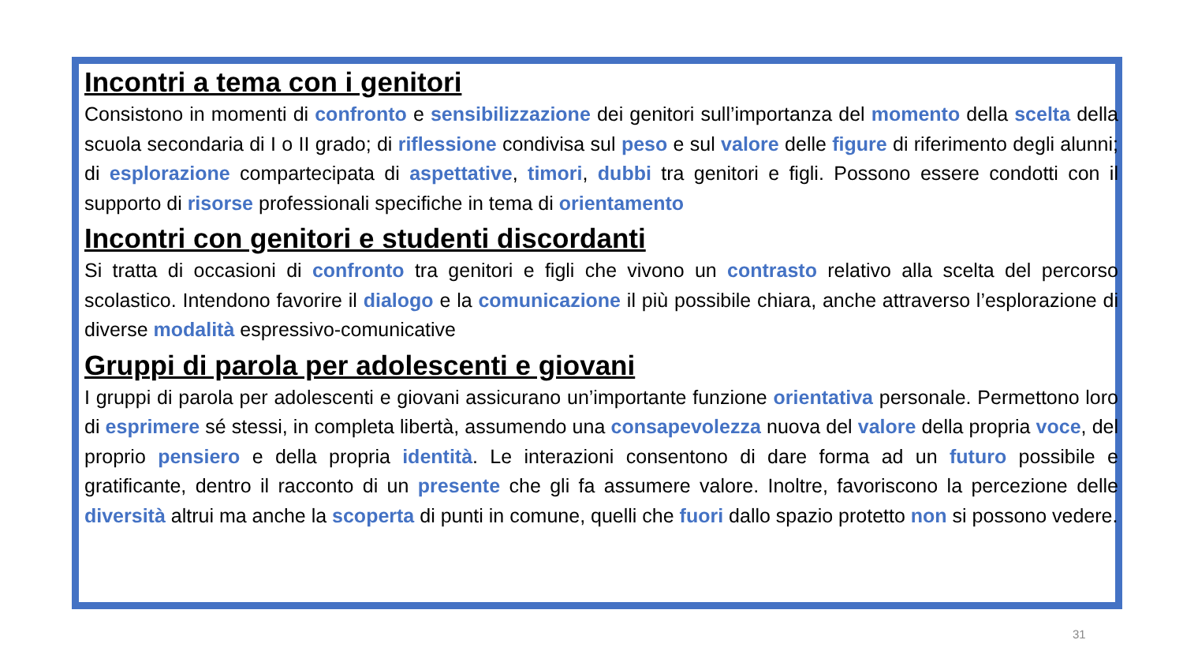Incontri a tema con i genitori
Consistono in momenti di confronto e sensibilizzazione dei genitori sull’importanza del momento della scelta della scuola secondaria di I o II grado; di riflessione condivisa sul peso e sul valore delle figure di riferimento degli alunni; di esplorazione compartecipata di aspettative, timori, dubbi tra genitori e figli. Possono essere condotti con il supporto di risorse professionali specifiche in tema di orientamento
Incontri con genitori e studenti discordanti
Si tratta di occasioni di confronto tra genitori e figli che vivono un contrasto relativo alla scelta del percorso scolastico. Intendono favorire il dialogo e la comunicazione il più possibile chiara, anche attraverso l’esplorazione di diverse modalità espressivo-comunicative
Gruppi di parola per adolescenti e giovani
I gruppi di parola per adolescenti e giovani assicurano un’importante funzione orientativa personale. Permettono loro di esprimere sé stessi, in completa libertà, assumendo una consapevolezza nuova del valore della propria voce, del proprio pensiero e della propria identità. Le interazioni consentono di dare forma ad un futuro possibile e gratificante, dentro il racconto di un presente che gli fa assumere valore. Inoltre, favoriscono la percezione delle diversità altrui ma anche la scoperta di punti in comune, quelli che fuori dallo spazio protetto non si possono vedere.
31